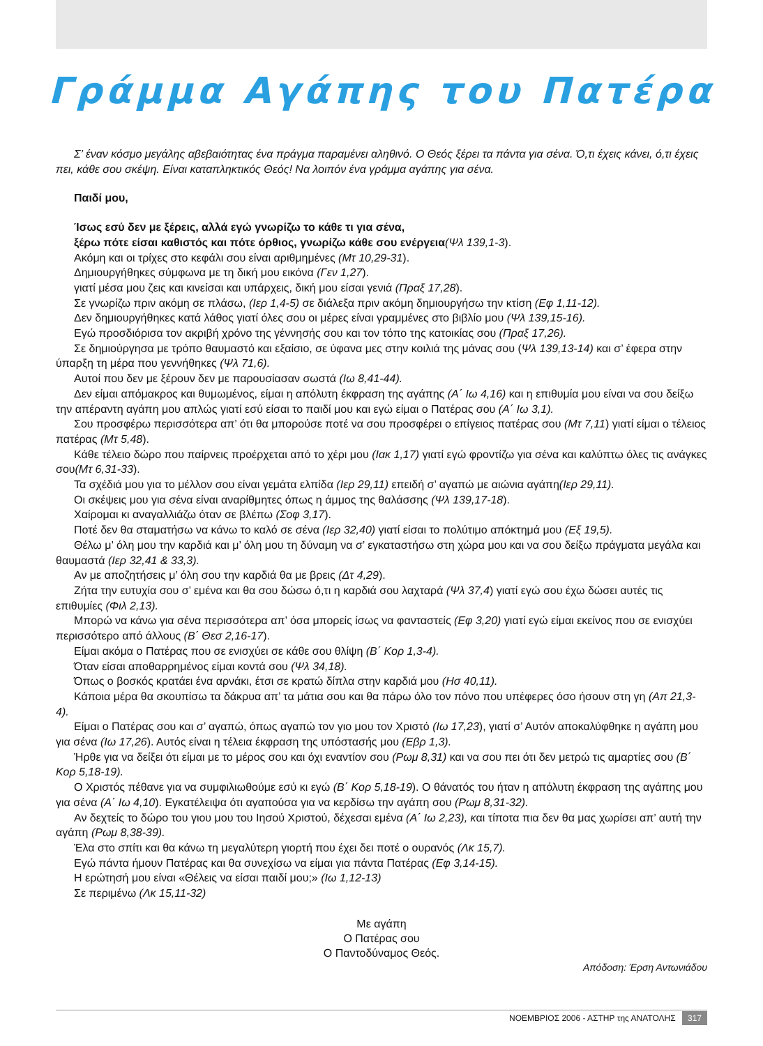Γράμμα Αγάπης του Πατέρα
Σ’ έναν κόσμο μεγάλης αβεβαιότητας ένα πράγμα παραμένει αληθινό. Ο Θεός ξέρει τα πάντα για σένα. Ό,τι έχεις κάνει, ό,τι έχεις πει, κάθε σου σκέψη. Είναι καταπληκτικός Θεός! Να λοιπόν ένα γράμμα αγάπης για σένα.
Παιδί μου,
Ίσως εσύ δεν με ξέρεις, αλλά εγώ γνωρίζω το κάθε τι για σένα,
ξέρω πότε είσαι καθιστός και πότε όρθιος, γνωρίζω κάθε σου ενέργεια(Ψλ 139,1-3).
Ακόμη και οι τρίχες στο κεφάλι σου είναι αριθμημένες (Μτ 10,29-31).
Δημιουργήθηκες σύμφωνα με τη δική μου εικόνα (Γεν 1,27).
γιατί μέσα μου ζεις και κινείσαι και υπάρχεις, δική μου είσαι γενιά (Πραξ 17,28).
Σε γνωρίζω πριν ακόμη σε πλάσω, (Ιερ 1,4-5) σε διάλεξα πριν ακόμη δημιουργήσω την κτίση (Εφ 1,11-12).
Δεν δημιουργήθηκες κατά λάθος γιατί όλες σου οι μέρες είναι γραμμένες στο βιβλίο μου (Ψλ 139,15-16).
Εγώ προσδιόρισα τον ακριβή χρόνο της γέννησής σου και τον τόπο της κατοικίας σου (Πραξ 17,26).
Σε δημιούργησα με τρόπο θαυμαστό και εξαίσιο, σε ύφανα μες στην κοιλιά της μάνας σου (Ψλ 139,13-14) και σ’ έφερα στην ύπαρξη τη μέρα που γεννήθηκες (Ψλ 71,6).
Αυτοί που δεν με ξέρουν δεν με παρουσίασαν σωστά (Ιω 8,41-44).
Δεν είμαι απόμακρος και θυμωμένος, είμαι η απόλυτη έκφραση της αγάπης (Α΄ Ιω 4,16) και η επιθυμία μου είναι να σου δείξω την απέραντη αγάπη μου απλώς γιατί εσύ είσαι το παιδί μου και εγώ είμαι ο Πατέρας σου (Α΄ Ιω 3,1).
Σου προσφέρω περισσότερα απ’ ότι θα μπορούσε ποτέ να σου προσφέρει ο επίγειος πατέρας σου (Μτ 7,11) γιατί είμαι ο τέλειος πατέρας (Μτ 5,48).
Κάθε τέλειο δώρο που παίρνεις προέρχεται από το χέρι μου (Ιακ 1,17) γιατί εγώ φροντίζω για σένα και καλύπτω όλες τις ανάγκες σου(Μτ 6,31-33).
Τα σχέδιά μου για το μέλλον σου είναι γεμάτα ελπίδα (Ιερ 29,11) επειδή σ’ αγαπώ με αιώνια αγάπη(Ιερ 29,11).
Οι σκέψεις μου για σένα είναι αναρίθμητες όπως η άμμος της θαλάσσης (Ψλ 139,17-18).
Χαίρομαι κι αναγαλλιάζω όταν σε βλέπω (Σοφ 3,17).
Ποτέ δεν θα σταματήσω να κάνω το καλό σε σένα (Ιερ 32,40) γιατί είσαι το πολύτιμο απόκτημά μου (Εξ 19,5).
Θέλω μ’ όλη μου την καρδιά και μ’ όλη μου τη δύναμη να σ’ εγκαταστήσω στη χώρα μου και να σου δείξω πράγματα μεγάλα και θαυμαστά (Ιερ 32,41 & 33,3).
Αν με αποζητήσεις μ’ όλη σου την καρδιά θα με βρεις (Δτ 4,29).
Ζήτα την ευτυχία σου σ’ εμένα και θα σου δώσω ό,τι η καρδιά σου λαχταρά (Ψλ 37,4) γιατί εγώ σου έχω δώσει αυτές τις επιθυμίες (Φιλ 2,13).
Μπορώ να κάνω για σένα περισσότερα απ’ όσα μπορείς ίσως να φανταστείς (Εφ 3,20) γιατί εγώ είμαι εκείνος που σε ενισχύει περισσότερο από άλλους (Β΄ Θεσ 2,16-17).
Είμαι ακόμα ο Πατέρας που σε ενισχύει σε κάθε σου θλίψη (Β΄ Κορ 1,3-4).
Όταν είσαι αποθαρρημένος είμαι κοντά σου (Ψλ 34,18).
Όπως ο βοσκός κρατάει ένα αρνάκι, έτσι σε κρατώ δίπλα στην καρδιά μου (Ησ 40,11).
Κάποια μέρα θα σκουπίσω τα δάκρυα απ’ τα μάτια σου και θα πάρω όλο τον πόνο που υπέφερες όσο ήσουν στη γη (Απ 21,3-4).
Είμαι ο Πατέρας σου και σ’ αγαπώ, όπως αγαπώ τον γιο μου τον Χριστό (Ιω 17,23), γιατί σ’ Αυτόν αποκαλύφθηκε η αγάπη μου για σένα (Ιω 17,26). Αυτός είναι η τέλεια έκφραση της υπόστασής μου (Εβρ 1,3).
Ήρθε για να δείξει ότι είμαι με το μέρος σου και όχι εναντίον σου (Ρωμ 8,31) και να σου πει ότι δεν μετρώ τις αμαρτίες σου (Β΄ Κορ 5,18-19).
Ο Χριστός πέθανε για να συμφιλιωθούμε εσύ κι εγώ (Β΄ Κορ 5,18-19). Ο θάνατός του ήταν η απόλυτη έκφραση της αγάπης μου για σένα (Α΄ Ιω 4,10). Εγκατέλειψα ότι αγαπούσα για να κερδίσω την αγάπη σου (Ρωμ 8,31-32).
Αν δεχτείς το δώρο του γιου μου του Ιησού Χριστού, δέχεσαι εμένα (Α΄ Ιω 2,23), και τίποτα πια δεν θα μας χωρίσει απ’ αυτή την αγάπη (Ρωμ 8,38-39).
Έλα στο σπίτι και θα κάνω τη μεγαλύτερη γιορτή που έχει δει ποτέ ο ουρανός (Λκ 15,7).
Εγώ πάντα ήμουν Πατέρας και θα συνεχίσω να είμαι για πάντα Πατέρας (Εφ 3,14-15).
Η ερώτησή μου είναι «Θέλεις να είσαι παιδί μου;» (Ιω 1,12-13)
Σε περιμένω (Λκ 15,11-32)
Με αγάπη
Ο Πατέρας σου
Ο Παντοδύναμος Θεός.
Απόδοση: Έρση Αντωνιάδου
ΝΟΕΜΒΡΙΟΣ 2006 - ΑΣΤΗΡ της ΑΝΑΤΟΛΗΣ 317